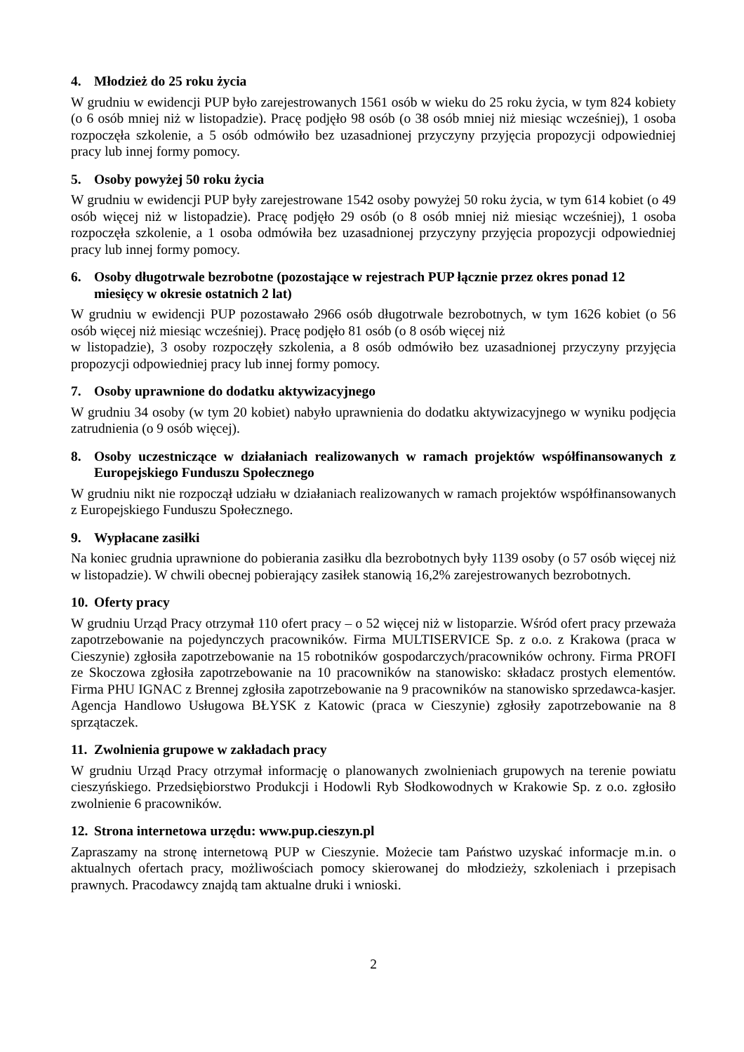4. Młodzież do 25 roku życia
W grudniu w ewidencji PUP było zarejestrowanych 1561 osób w wieku do 25 roku życia, w tym 824 kobiety (o 6 osób mniej niż w listopadzie). Pracę podjęło 98 osób (o 38 osób mniej niż miesiąc wcześniej), 1 osoba rozpoczęła szkolenie, a 5 osób odmówiło bez uzasadnionej przyczyny przyjęcia propozycji odpowiedniej pracy lub innej formy pomocy.
5. Osoby powyżej 50 roku życia
W grudniu w ewidencji PUP były zarejestrowane 1542 osoby powyżej 50 roku życia, w tym 614 kobiet (o 49 osób więcej niż w listopadzie). Pracę podjęło 29 osób (o 8 osób mniej niż miesiąc wcześniej), 1 osoba rozpoczęła szkolenie, a 1 osoba odmówiła bez uzasadnionej przyczyny przyjęcia propozycji odpowiedniej pracy lub innej formy pomocy.
6. Osoby długotrwale bezrobotne (pozostające w rejestrach PUP łącznie przez okres ponad 12 miesięcy w okresie ostatnich 2 lat)
W grudniu w ewidencji PUP pozostawało 2966 osób długotrwale bezrobotnych, w tym 1626 kobiet (o 56 osób więcej niż miesiąc wcześniej). Pracę podjęło 81 osób (o 8 osób więcej niż
w listopadzie), 3 osoby rozpoczęły szkolenia, a 8 osób odmówiło bez uzasadnionej przyczyny przyjęcia propozycji odpowiedniej pracy lub innej formy pomocy.
7. Osoby uprawnione do dodatku aktywizacyjnego
W grudniu 34 osoby (w tym 20 kobiet) nabyło uprawnienia do dodatku aktywizacyjnego w wyniku podjęcia zatrudnienia (o 9 osób więcej).
8. Osoby uczestniczące w działaniach realizowanych w ramach projektów współfinansowanych z Europejskiego Funduszu Społecznego
W grudniu nikt nie rozpoczął udziału w działaniach realizowanych w ramach projektów współfinansowanych z Europejskiego Funduszu Społecznego.
9. Wypłacane zasiłki
Na koniec grudnia uprawnione do pobierania zasiłku dla bezrobotnych były 1139 osoby (o 57 osób więcej niż w listopadzie). W chwili obecnej pobierający zasiłek stanowią 16,2% zarejestrowanych bezrobotnych.
10. Oferty pracy
W grudniu Urząd Pracy otrzymał 110 ofert pracy – o 52 więcej niż w listoparzie. Wśród ofert pracy przeważa zapotrzebowanie na pojedynczych pracowników. Firma MULTISERVICE Sp. z o.o. z Krakowa (praca w Cieszynie) zgłosiła zapotrzebowanie na 15 robotników gospodarczych/pracowników ochrony. Firma PROFI ze Skoczowa zgłosiła zapotrzebowanie na 10 pracowników na stanowisko: składacz prostych elementów. Firma PHU IGNAC z Brennej zgłosiła zapotrzebowanie na 9 pracowników na stanowisko sprzedawca-kasjer. Agencja Handlowo Usługowa BŁYSK z Katowic (praca w Cieszynie) zgłosiły zapotrzebowanie na 8 sprzątaczek.
11. Zwolnienia grupowe w zakładach pracy
W grudniu Urząd Pracy otrzymał informację o planowanych zwolnieniach grupowych na terenie powiatu cieszyńskiego. Przedsiębiorstwo Produkcji i Hodowli Ryb Słodkowodnych w Krakowie Sp. z o.o. zgłosiło zwolnienie 6 pracowników.
12. Strona internetowa urzędu: www.pup.cieszyn.pl
Zapraszamy na stronę internetową PUP w Cieszynie. Możecie tam Państwo uzyskać informacje m.in. o aktualnych ofertach pracy, możliwościach pomocy skierowanej do młodzieży, szkoleniach i przepisach prawnych. Pracodawcy znajdą tam aktualne druki i wnioski.
2